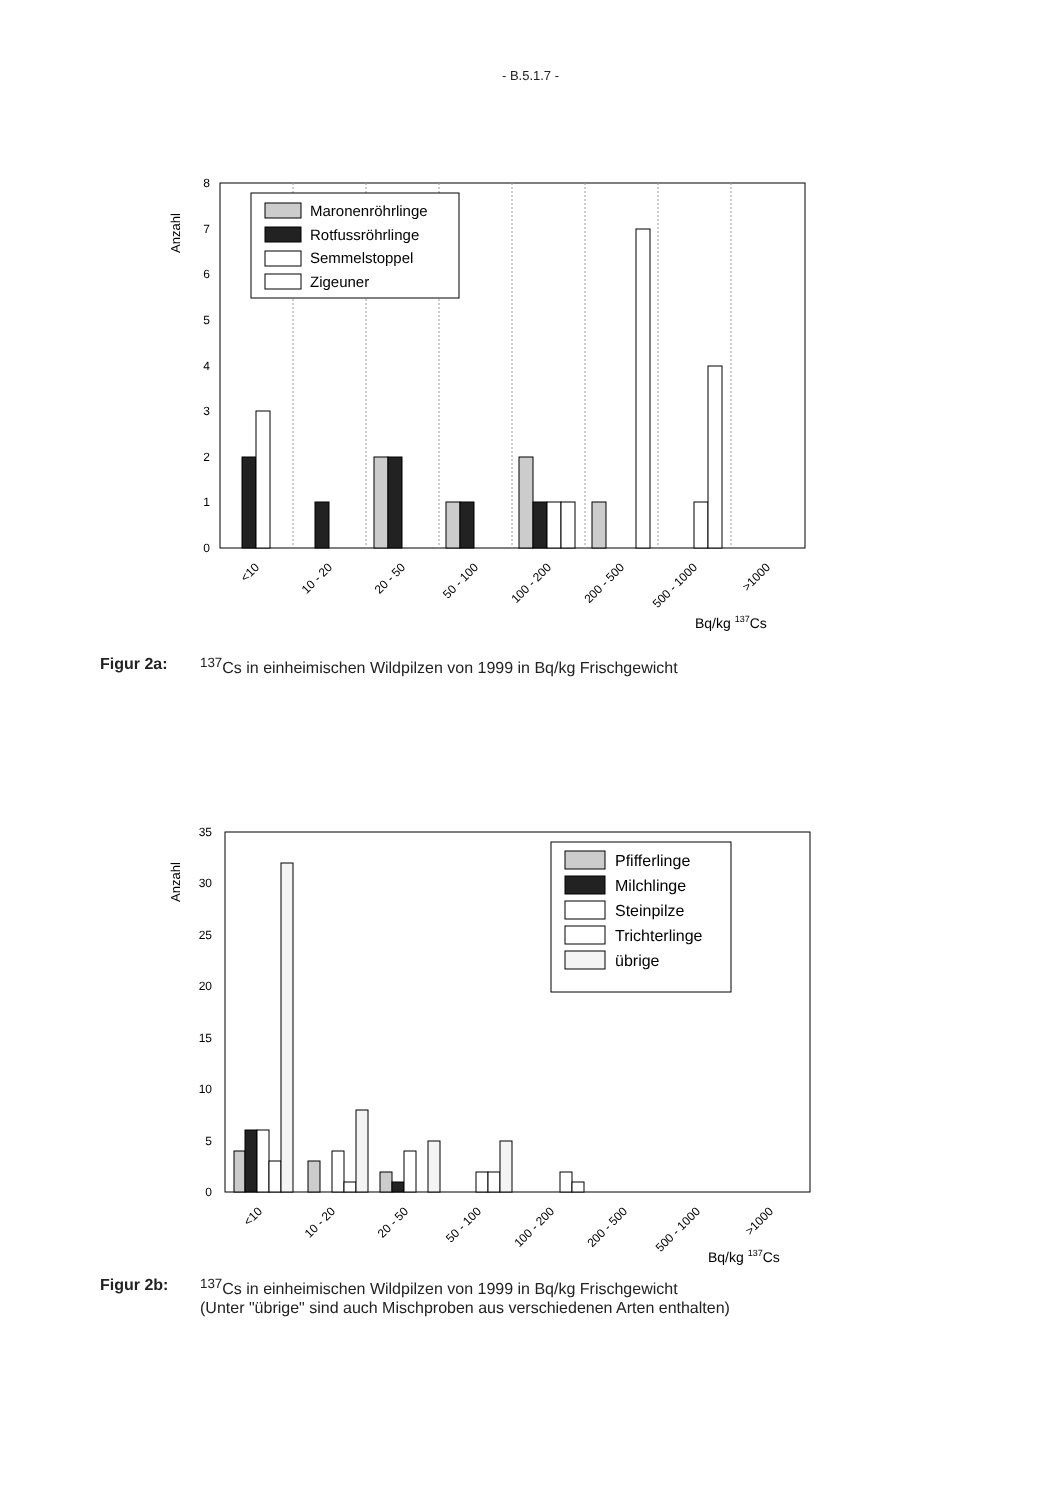- B.5.1.7 -
Anzahl
0
1
2
3
4
5
6
7
8
Maronenröhrlinge
Rotfussröhrlinge
Semmelstoppel
Zigeuner
<10
10 - 20
20 - 50
50 - 100
100 - 200
200 - 500
500 - 1000
>1000
Bq/kg 137Cs
Figur 2a: <sup>137</sup>Cs in einheimischen Wildpilzen von 1999 in Bq/kg Frischgewicht
Anzahl
0
5
10
15
20
25
30
35
Pfifferlinge
Milchlinge
Steinpilze
Trichterlinge
übrige
<10
10 - 20
20 - 50
50 - 100
100 - 200
200 - 500
500 - 1000
>1000
Bq/kg 137Cs
Figur 2b: <sup>137</sup>Cs in einheimischen Wildpilzen von 1999 in Bq/kg Frischgewicht
(Unter "übrige" sind auch Mischproben aus verschiedenen Arten enthalten)